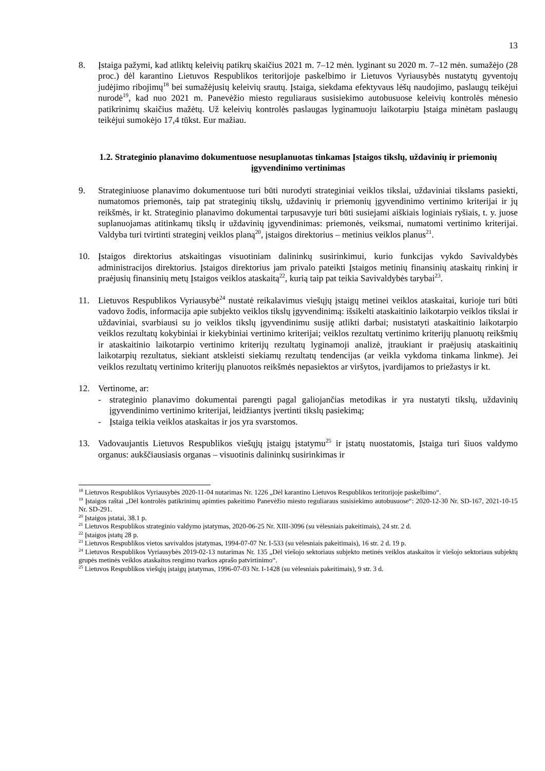13
8. Įstaiga pažymi, kad atliktų keleivių patikrų skaičius 2021 m. 7–12 mėn. lyginant su 2020 m. 7–12 mėn. sumažėjo (28 proc.) dėl karantino Lietuvos Respublikos teritorijoje paskelbimo ir Lietuvos Vyriausybės nustatytų gyventojų judėjimo ribojimų<sup>18</sup> bei sumažėjusių keleivių srautų. Įstaiga, siekdama efektyvaus lėšų naudojimo, paslaugų teikėjui nurodė<sup>19</sup>, kad nuo 2021 m. Panevėžio miesto reguliaraus susisiekimo autobusuose keleivių kontrolės mėnesio patikrinimų skaičius mažėtų. Už keleivių kontrolės paslaugas lyginamuoju laikotarpiu Įstaiga minėtam paslaugų teikėjui sumokėjo 17,4 tūkst. Eur mažiau.
1.2. Strateginio planavimo dokumentuose nesuplanuotas tinkamas Įstaigos tikslų, uždavinių ir priemonių įgyvendinimo vertinimas
9. Strateginiuose planavimo dokumentuose turi būti nurodyti strateginiai veiklos tikslai, uždaviniai tikslams pasiekti, numatomos priemonės, taip pat strateginių tikslų, uždavinių ir priemonių įgyvendinimo vertinimo kriterijai ir jų reikšmės, ir kt. Strateginio planavimo dokumentai tarpusavyje turi būti susiejami aiškiais loginiais ryšiais, t. y. juose suplanuojamas atitinkamų tikslų ir uždavinių įgyvendinimas: priemonės, veiksmai, numatomi vertinimo kriterijai. Valdyba turi tvirtinti strateginį veiklos planą<sup>20</sup>, įstaigos direktorius – metinius veiklos planus<sup>21</sup>.
10. Įstaigos direktorius atskaitingas visuotiniam dalininkų susirinkimui, kurio funkcijas vykdo Savivaldybės administracijos direktorius. Įstaigos direktorius jam privalo pateikti Įstaigos metinių finansinių ataskaitų rinkinį ir praėjusių finansinių metų Įstaigos veiklos ataskaitą<sup>22</sup>, kurią taip pat teikia Savivaldybės tarybai<sup>23</sup>.
11. Lietuvos Respublikos Vyriausybė<sup>24</sup> nustatė reikalavimus viešųjų įstaigų metinei veiklos ataskaitai, kurioje turi būti vadovo žodis, informacija apie subjekto veiklos tikslų įgyvendinimą: išsikelti ataskaitinio laikotarpio veiklos tikslai ir uždaviniai, svarbiausi su jo veiklos tikslų įgyvendinimu susiję atlikti darbai; nusistatyti ataskaitinio laikotarpio veiklos rezultatų kokybiniai ir kiekybiniai vertinimo kriterijai; veiklos rezultatų vertinimo kriterijų planuotų reikšmių ir ataskaitinio laikotarpio vertinimo kriterijų rezultatų lyginamoji analizė, įtraukiant ir praėjusių ataskaitinių laikotarpių rezultatus, siekiant atskleisti siekiamų rezultatų tendencijas (ar veikla vykdoma tinkama linkme). Jei veiklos rezultatų vertinimo kriterijų planuotos reikšmės nepasiektos ar viršytos, įvardijamos to priežastys ir kt.
12. Vertinome, ar:
- strateginio planavimo dokumentai parengti pagal galiojančias metodikas ir yra nustatyti tikslų, uždavinių įgyvendinimo vertinimo kriterijai, leidžiantys įvertinti tikslų pasiekimą;
- Įstaiga teikia veiklos ataskaitas ir jos yra svarstomos.
13. Vadovaujantis Lietuvos Respublikos viešųjų įstaigų įstatymu<sup>25</sup> ir įstatų nuostatomis, Įstaiga turi šiuos valdymo organus: aukščiausiasis organas – visuotinis dalininkų susirinkimas ir
<sup>18</sup> Lietuvos Respublikos Vyriausybės 2020-11-04 nutarimas Nr. 1226 „Dėl karantino Lietuvos Respublikos teritorijoje paskelbimo“.
<sup>19</sup> Įstaigos raštai „Dėl kontrolės patikrinimų apimties pakeitimo Panevėžio miesto reguliaraus susisiekimo autobusuose“: 2020-12-30 Nr. SD-167, 2021-10-15 Nr. SD-291.
<sup>20</sup> Įstaigos įstatai, 38.1 p.
<sup>21</sup> Lietuvos Respublikos strateginio valdymo įstatymas, 2020-06-25 Nr. XIII-3096 (su vėlesniais pakeitimais), 24 str. 2 d.
<sup>22</sup> Įstaigos įstatų 28 p.
<sup>23</sup> Lietuvos Respublikos vietos savivaldos įstatymas, 1994-07-07 Nr. I-533 (su vėlesniais pakeitimais), 16 str. 2 d. 19 p.
<sup>24</sup> Lietuvos Respublikos Vyriausybės 2019-02-13 nutarimas Nr. 135 „Dėl viešojo sektoriaus subjekto metinės veiklos ataskaitos ir viešojo sektoriaus subjektų grupės metinės veiklos ataskaitos rengimo tvarkos aprašo patvirtinimo“.
<sup>25</sup> Lietuvos Respublikos viešųjų įstaigų įstatymas, 1996-07-03 Nr. I-1428 (su vėlesniais pakeitimais), 9 str. 3 d.